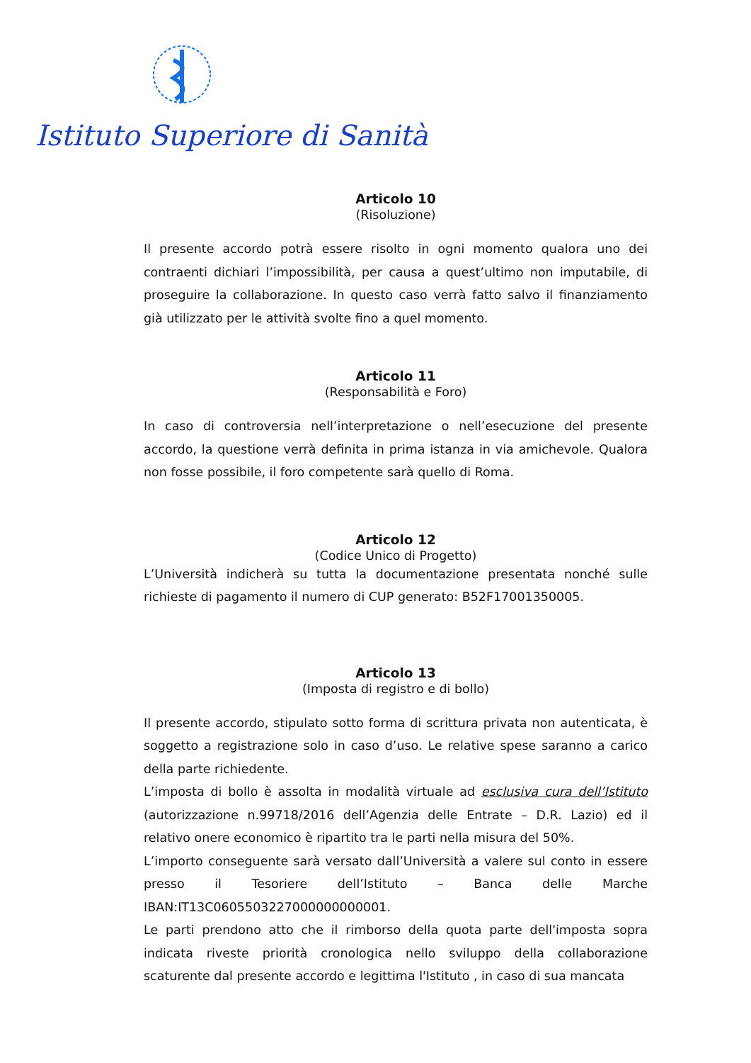Istituto Superiore di Sanità
Articolo 10
(Risoluzione)
Il presente accordo potrà essere risolto in ogni momento qualora uno dei contraenti dichiari l’impossibilità, per causa a quest’ultimo non imputabile, di proseguire la collaborazione. In questo caso verrà fatto salvo il finanziamento già utilizzato per le attività svolte fino a quel momento.
Articolo 11
(Responsabilità e Foro)
In caso di controversia nell’interpretazione o nell’esecuzione del presente accordo, la questione verrà definita in prima istanza in via amichevole. Qualora non fosse possibile, il foro competente sarà quello di Roma.
Articolo 12
(Codice Unico di Progetto)
L’Università indicherà su tutta la documentazione presentata nonché sulle richieste di pagamento il numero di CUP generato: B52F17001350005.
Articolo 13
(Imposta di registro e di bollo)
Il presente accordo, stipulato sotto forma di scrittura privata non autenticata, è soggetto a registrazione solo in caso d’uso. Le relative spese saranno a carico della parte richiedente.
L’imposta di bollo è assolta in modalità virtuale ad esclusiva cura dell’Istituto (autorizzazione n.99718/2016 dell’Agenzia delle Entrate – D.R. Lazio) ed il relativo onere economico è ripartito tra le parti nella misura del 50%.
L’importo conseguente sarà versato dall’Università a valere sul conto in essere presso il Tesoriere dell’Istituto – Banca delle Marche IBAN:IT13C0605503227000000000001.
Le parti prendono atto che il rimborso della quota parte dell'imposta sopra indicata riveste priorità cronologica nello sviluppo della collaborazione scaturente dal presente accordo e legittima l'Istituto , in caso di sua mancata